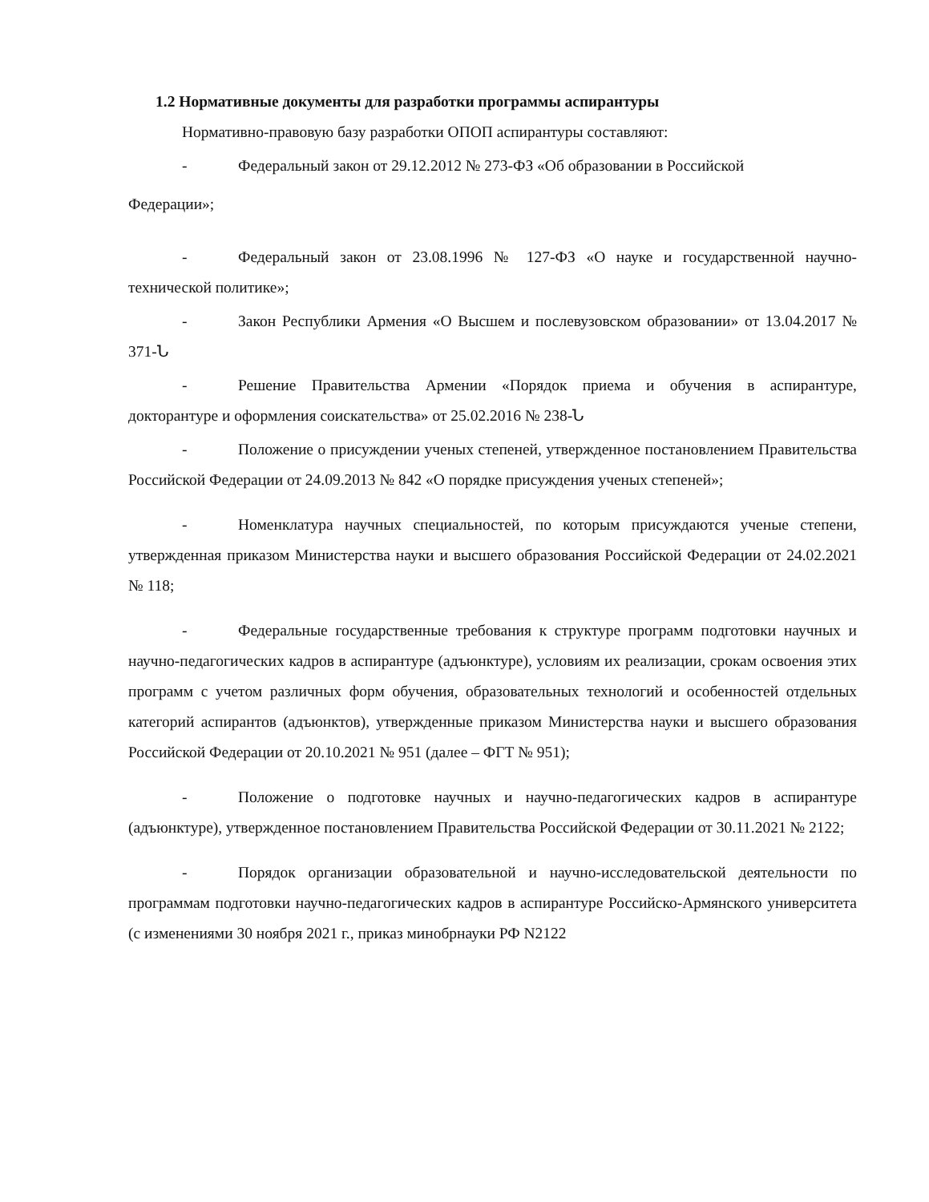1.2 Нормативные документы для разработки программы аспирантуры
Нормативно-правовую базу разработки ОПОП аспирантуры составляют:
- Федеральный закон от 29.12.2012 № 273-ФЗ «Об образовании в Российской
Федерации»;
- Федеральный закон от 23.08.1996 № 127-ФЗ «О науке и государственной научно-технической политике»;
- Закон Республики Армения «О Высшем и послевузовском образовании» от 13.04.2017 № 371-Ն
- Решение Правительства Армении «Порядок приема и обучения в аспирантуре, докторантуре и оформления соискательства» от 25.02.2016 № 238-Ն
- Положение о присуждении ученых степеней, утвержденное постановлением Правительства Российской Федерации от 24.09.2013 № 842 «О порядке присуждения ученых степеней»;
- Номенклатура научных специальностей, по которым присуждаются ученые степени, утвержденная приказом Министерства науки и высшего образования Российской Федерации от 24.02.2021 № 118;
- Федеральные государственные требования к структуре программ подготовки научных и научно-педагогических кадров в аспирантуре (адъюнктуре), условиям их реализации, срокам освоения этих программ с учетом различных форм обучения, образовательных технологий и особенностей отдельных категорий аспирантов (адъюнктов), утвержденные приказом Министерства науки и высшего образования Российской Федерации от 20.10.2021 № 951 (далее – ФГТ № 951);
- Положение о подготовке научных и научно-педагогических кадров в аспирантуре (адъюнктуре), утвержденное постановлением Правительства Российской Федерации от 30.11.2021 № 2122;
- Порядок организации образовательной и научно-исследовательской деятельности по программам подготовки научно-педагогических кадров в аспирантуре Российско-Армянского университета (с изменениями 30 ноября 2021 г., приказ минобрнауки РФ N2122